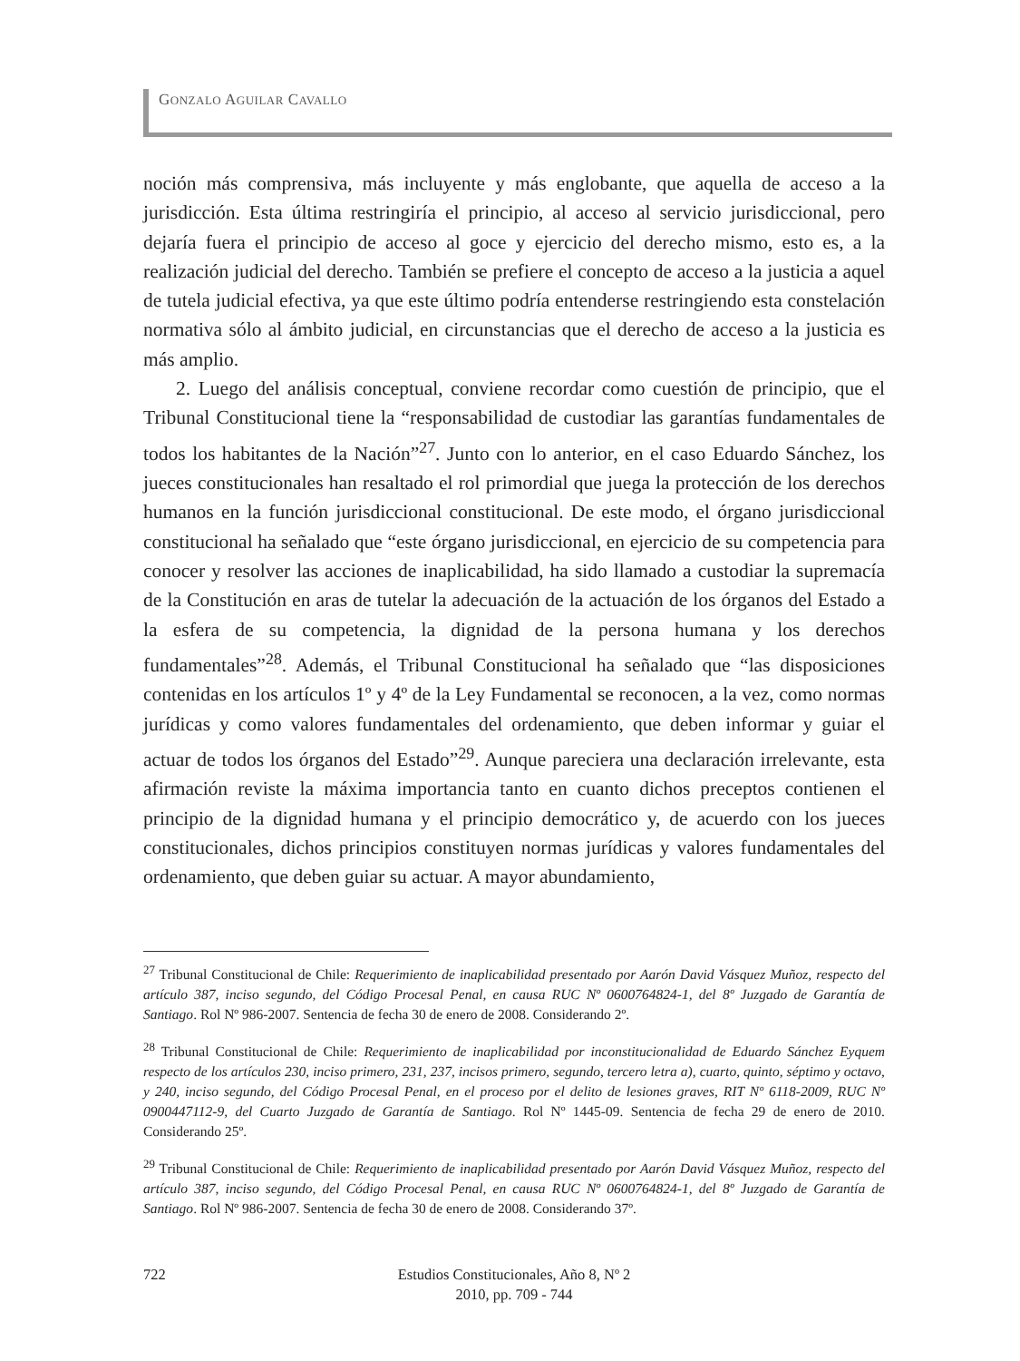GONZALO AGUILAR CAVALLO
noción más comprensiva, más incluyente y más englobante, que aquella de acceso a la jurisdicción. Esta última restringiría el principio, al acceso al servicio jurisdiccional, pero dejaría fuera el principio de acceso al goce y ejercicio del derecho mismo, esto es, a la realización judicial del derecho. También se prefiere el concepto de acceso a la justicia a aquel de tutela judicial efectiva, ya que este último podría entenderse restringiendo esta constelación normativa sólo al ámbito judicial, en circunstancias que el derecho de acceso a la justicia es más amplio.
2. Luego del análisis conceptual, conviene recordar como cuestión de principio, que el Tribunal Constitucional tiene la “responsabilidad de custodiar las garantías fundamentales de todos los habitantes de la Nación”<sup>27</sup>. Junto con lo anterior, en el caso Eduardo Sánchez, los jueces constitucionales han resaltado el rol primordial que juega la protección de los derechos humanos en la función jurisdiccional constitucional. De este modo, el órgano jurisdiccional constitucional ha señalado que “este órgano jurisdiccional, en ejercicio de su competencia para conocer y resolver las acciones de inaplicabilidad, ha sido llamado a custodiar la supremacía de la Constitución en aras de tutelar la adecuación de la actuación de los órganos del Estado a la esfera de su competencia, la dignidad de la persona humana y los derechos fundamentales”<sup>28</sup>. Además, el Tribunal Constitucional ha señalado que “las disposiciones contenidas en los artículos 1º y 4º de la Ley Fundamental se reconocen, a la vez, como normas jurídicas y como valores fundamentales del ordenamiento, que deben informar y guiar el actuar de todos los órganos del Estado”<sup>29</sup>. Aunque pareciera una declaración irrelevante, esta afirmación reviste la máxima importancia tanto en cuanto dichos preceptos contienen el principio de la dignidad humana y el principio democrático y, de acuerdo con los jueces constitucionales, dichos principios constituyen normas jurídicas y valores fundamentales del ordenamiento, que deben guiar su actuar. A mayor abundamiento,
<sup>27</sup> Tribunal Constitucional de Chile: Requerimiento de inaplicabilidad presentado por Aarón David Vásquez Muñoz, respecto del artículo 387, inciso segundo, del Código Procesal Penal, en causa RUC Nº 0600764824-1, del 8º Juzgado de Garantía de Santiago. Rol Nº 986-2007. Sentencia de fecha 30 de enero de 2008. Considerando 2º.
<sup>28</sup> Tribunal Constitucional de Chile: Requerimiento de inaplicabilidad por inconstitucionalidad de Eduardo Sánchez Eyquem respecto de los artículos 230, inciso primero, 231, 237, incisos primero, segundo, tercero letra a), cuarto, quinto, séptimo y octavo, y 240, inciso segundo, del Código Procesal Penal, en el proceso por el delito de lesiones graves, RIT Nº 6118-2009, RUC Nº 0900447112-9, del Cuarto Juzgado de Garantía de Santiago. Rol Nº 1445-09. Sentencia de fecha 29 de enero de 2010. Considerando 25º.
<sup>29</sup> Tribunal Constitucional de Chile: Requerimiento de inaplicabilidad presentado por Aarón David Vásquez Muñoz, respecto del artículo 387, inciso segundo, del Código Procesal Penal, en causa RUC Nº 0600764824-1, del 8º Juzgado de Garantía de Santiago. Rol Nº 986-2007. Sentencia de fecha 30 de enero de 2008. Considerando 37º.
722
Estudios Constitucionales, Año 8, Nº 2
2010, pp. 709 - 744